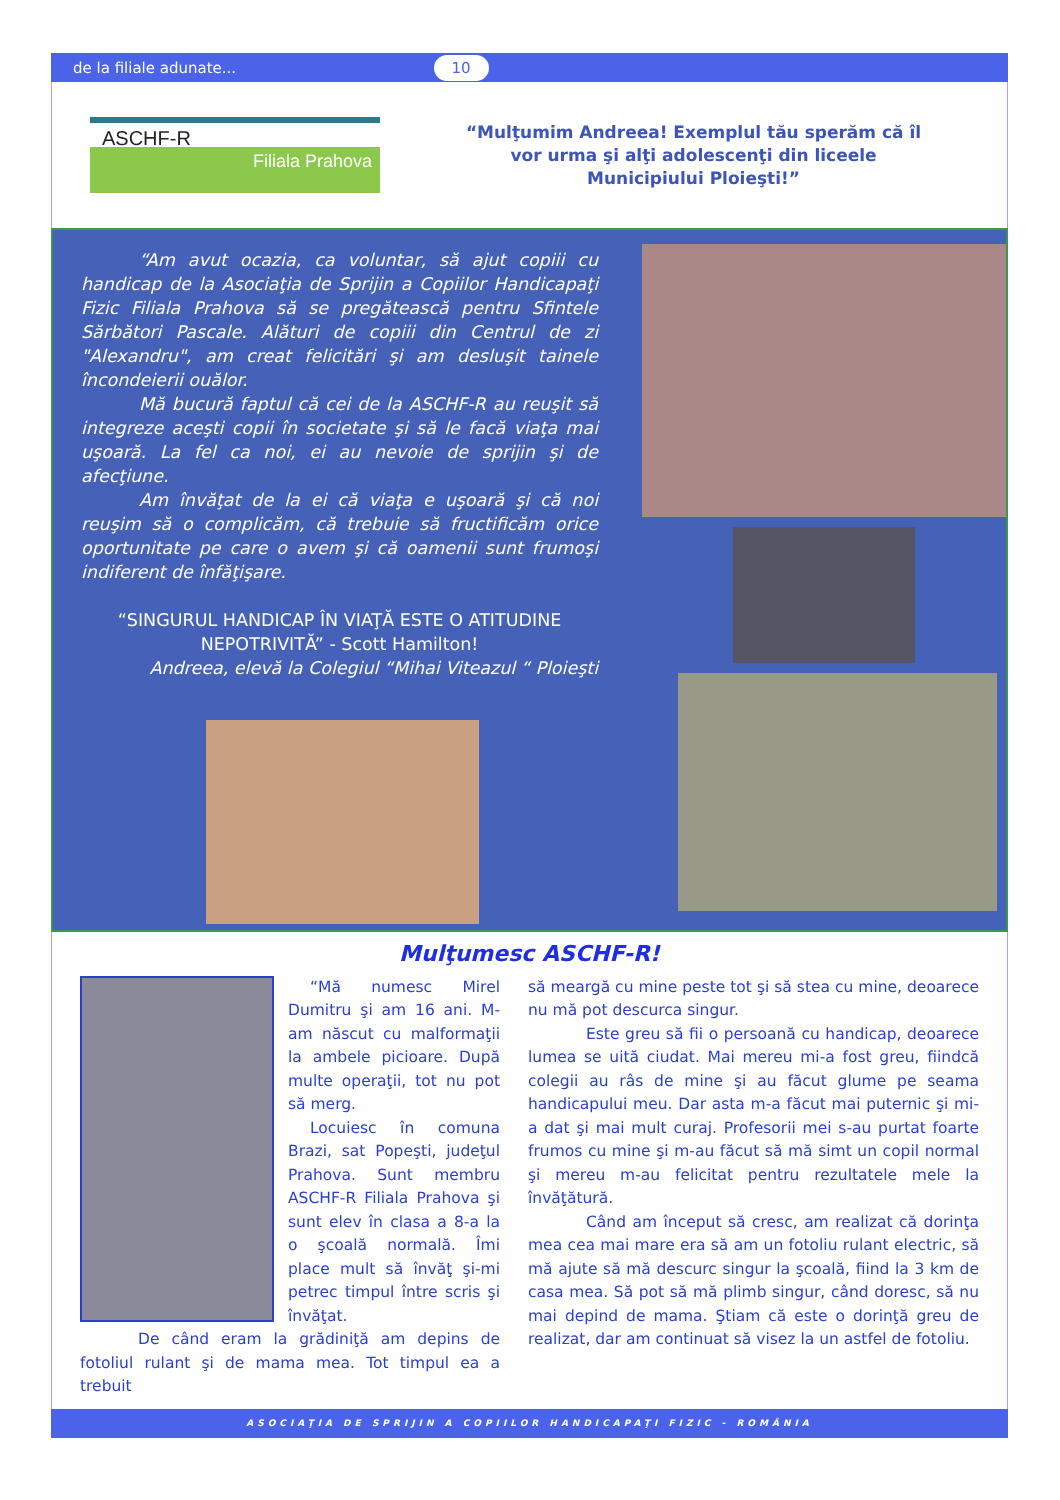de la filiale adunate... 10
ASCHF-R
Filiala Prahova
“Mulţumim Andreea! Exemplul tău sperăm că îl
vor urma şi alţi adolescenţi din liceele
Municipiului Ploieşti!”
“Am avut ocazia, ca voluntar, să ajut copiii cu handicap de la Asociaţia de Sprijin a Copiilor Handicapaţi Fizic Filiala Prahova să se pregătească pentru Sfintele Sărbători Pascale. Alături de copiii din Centrul de zi "Alexandru", am creat felicitări şi am desluşit tainele încondeierii ouălor.
Mă bucură faptul că cei de la ASCHF-R au reuşit să integreze aceşti copii în societate şi să le facă viaţa mai uşoară. La fel ca noi, ei au nevoie de sprijin şi de afecţiune.
Am învăţat de la ei că viaţa e uşoară şi că noi reuşim să o complicăm, că trebuie să fructificăm orice oportunitate pe care o avem şi că oamenii sunt frumoşi indiferent de înfăţişare.
“SINGURUL HANDICAP ÎN VIAŢĂ ESTE O ATITUDINE NEPOTRIVITĂ” - Scott Hamilton!
Andreea, elevă la Colegiul “Mihai Viteazul “ Ploieşti
Mulţumesc ASCHF-R!
“Mă numesc Mirel Dumitru şi am 16 ani. M-am născut cu malformaţii la ambele picioare. După multe operaţii, tot nu pot să merg.
Locuiesc în comuna Brazi, sat Popeşti, judeţul Prahova. Sunt membru ASCHF-R Filiala Prahova şi sunt elev în clasa a 8-a la o şcoală normală. Îmi place mult să învăţ şi-mi petrec timpul între scris şi învăţat.
De când eram la grădiniţă am depins de fotoliul rulant şi de mama mea. Tot timpul ea a trebuit
să meargă cu mine peste tot şi să stea cu mine, deoarece nu mă pot descurca singur.
Este greu să fii o persoană cu handicap, deoarece lumea se uită ciudat. Mai mereu mi-a fost greu, fiindcă colegii au râs de mine şi au făcut glume pe seama handicapului meu. Dar asta m-a făcut mai puternic şi mi-a dat şi mai mult curaj. Profesorii mei s-au purtat foarte frumos cu mine şi m-au făcut să mă simt un copil normal şi mereu m-au felicitat pentru rezultatele mele la învăţătură.
Când am început să cresc, am realizat că dorinţa mea cea mai mare era să am un fotoliu rulant electric, să mă ajute să mă descurc singur la şcoală, fiind la 3 km de casa mea. Să pot să mă plimb singur, când doresc, să nu mai depind de mama. Ştiam că este o dorinţă greu de realizat, dar am continuat să visez la un astfel de fotoliu.
ASOCIAŢIA DE SPRIJIN A COPIILOR HANDICAPAŢI FIZIC - ROMÂNIA